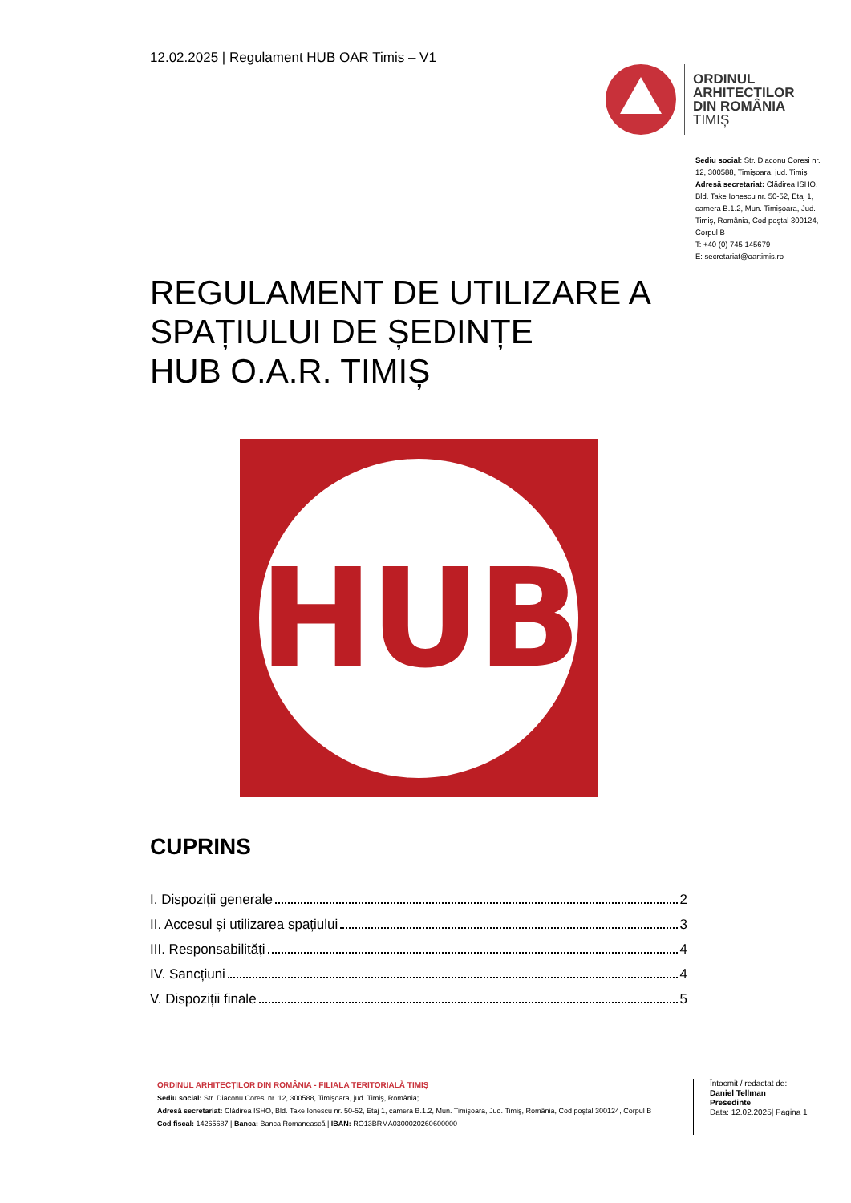12.02.2025 | Regulament HUB OAR Timis – V1
ORDINUL
ARHITECTILOR
DIN ROMÂNIA
TIMIȘ
Sediu social: Str. Diaconu Coresi nr. 12, 300588, Timişoara, jud. Timiş
Adresă secretariat: Clădirea ISHO, Bld. Take Ionescu nr. 50-52, Etaj 1, camera B.1.2, Mun. Timişoara, Jud. Timiş, România, Cod poştal 300124, Corpul B
T: +40 (0) 745 145679
E: secretariat@oartimis.ro
REGULAMENT DE UTILIZARE A
SPAȚIULUI DE ȘEDINȚE
HUB O.A.R. TIMIȘ
HUB
CUPRINS
I. Dispoziții generale 2
II. Accesul și utilizarea spațiului 3
III. Responsabilități 4
IV. Sancțiuni 4
V. Dispoziții finale 5
ORDINUL ARHITECȚILOR DIN ROMÂNIA - FILIALA TERITORIALĂ TIMIȘ
Sediu social: Str. Diaconu Coresi nr. 12, 300588, Timişoara, jud. Timiş, România;
Adresă secretariat: Clădirea ISHO, Bld. Take Ionescu nr. 50-52, Etaj 1, camera B.1.2, Mun. Timişoara, Jud. Timiş, România, Cod poştal 300124, Corpul B
Cod fiscal: 14265687 | Banca: Banca Romanească | IBAN: RO13BRMA0300020260600000
Întocmit / redactat de:
Daniel Tellman
Presedinte
Data: 12.02.2025| Pagina 1